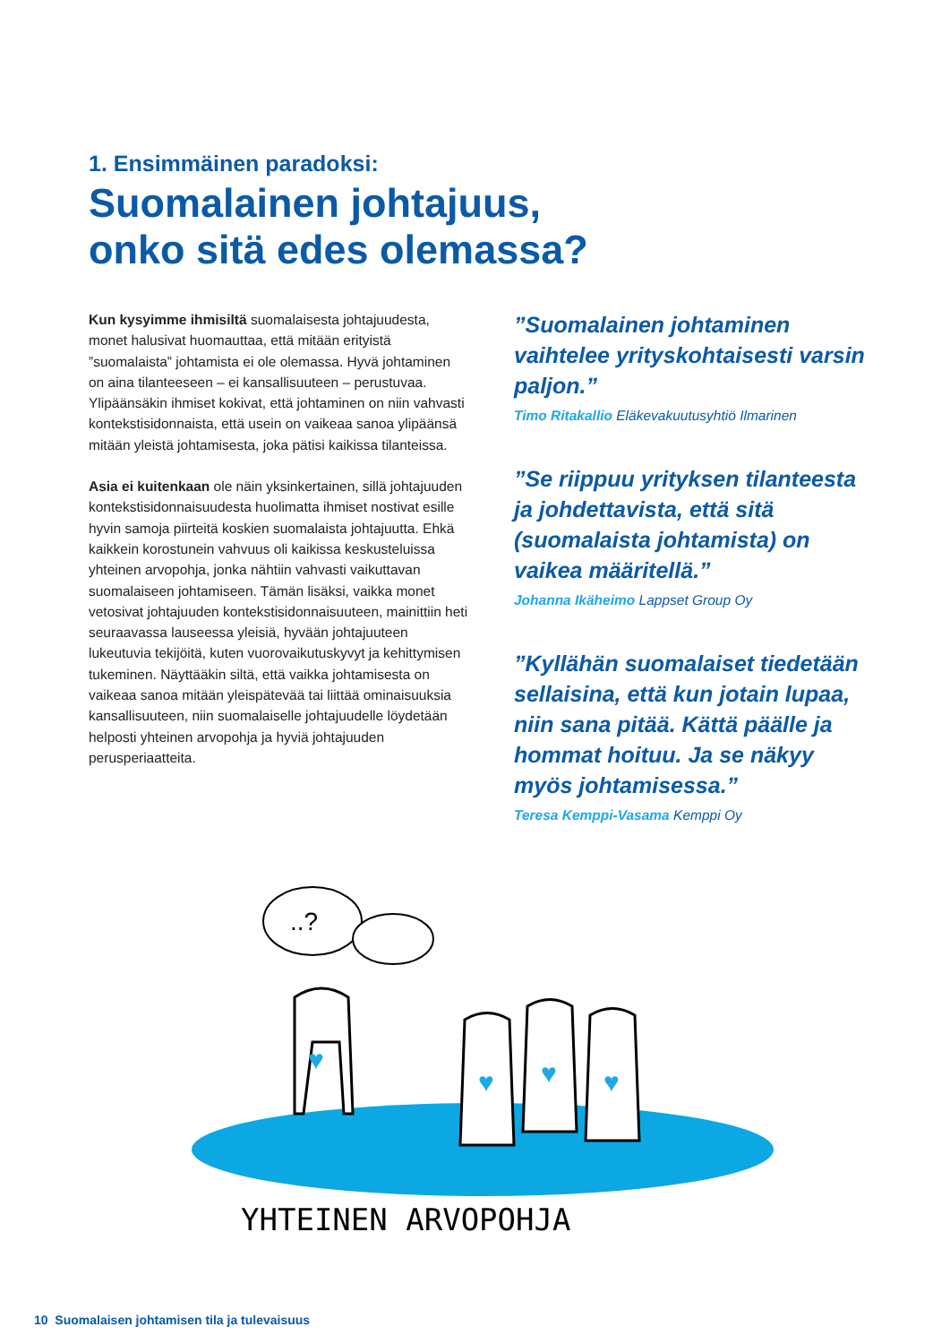1. Ensimmäinen paradoksi:
Suomalainen johtajuus,
onko sitä edes olemassa?
Kun kysyimme ihmisiltä suomalaisesta johtajuudesta, monet halusivat huomauttaa, että mitään erityistä ”suomalaista” johtamista ei ole olemassa. Hyvä johtaminen on aina tilanteeseen – ei kansallisuuteen – perustuvaa. Ylipäänsäkin ihmiset kokivat, että johtaminen on niin vahvasti kontekstisidonnaista, että usein on vaikeaa sanoa ylipäänsä mitään yleistä johtamisesta, joka pätisi kaikissa tilanteissa.
Asia ei kuitenkaan ole näin yksinkertainen, sillä johtajuuden kontekstisidonnaisuudesta huolimatta ihmiset nostivat esille hyvin samoja piirteitä koskien suomalaista johtajuutta. Ehkä kaikkein korostunein vahvuus oli kaikissa keskusteluissa yhteinen arvopohja, jonka nähtiin vahvasti vaikuttavan suomalaiseen johtamiseen. Tämän lisäksi, vaikka monet vetosivat johtajuuden kontekstisidonnaisuuteen, mainittiin heti seuraavassa lauseessa yleisiä, hyvään johtajuuteen lukeutuvia tekijöitä, kuten vuorovaikutuskyvyt ja kehittymisen tukeminen. Näyttääkin siltä, että vaikka johtamisesta on vaikeaa sanoa mitään yleispätevää tai liittää ominaisuuksia kansallisuuteen, niin suomalaiselle johtajuudelle löydetään helposti yhteinen arvopohja ja hyviä johtajuuden perusperiaatteita.
”Suomalainen johtaminen vaihtelee yrityskohtaisesti varsin paljon.”
Timo Ritakallio Eläkevakuutusyhtiö Ilmarinen
”Se riippuu yrityksen tilanteesta ja johdettavista, että sitä (suomalaista johtamista) on vaikea määritellä.”
Johanna Ikäheimo Lappset Group Oy
”Kyllähän suomalaiset tiedetään sellaisina, että kun jotain lupaa, niin sana pitää. Kättä päälle ja hommat hoituu. Ja se näkyy myös johtamisessa.”
Teresa Kemppi-Vasama Kemppi Oy
..?
♥
♥
♥
♥
YHTEINEN ARVOPOHJA
10 Suomalaisen johtamisen tila ja tulevaisuus